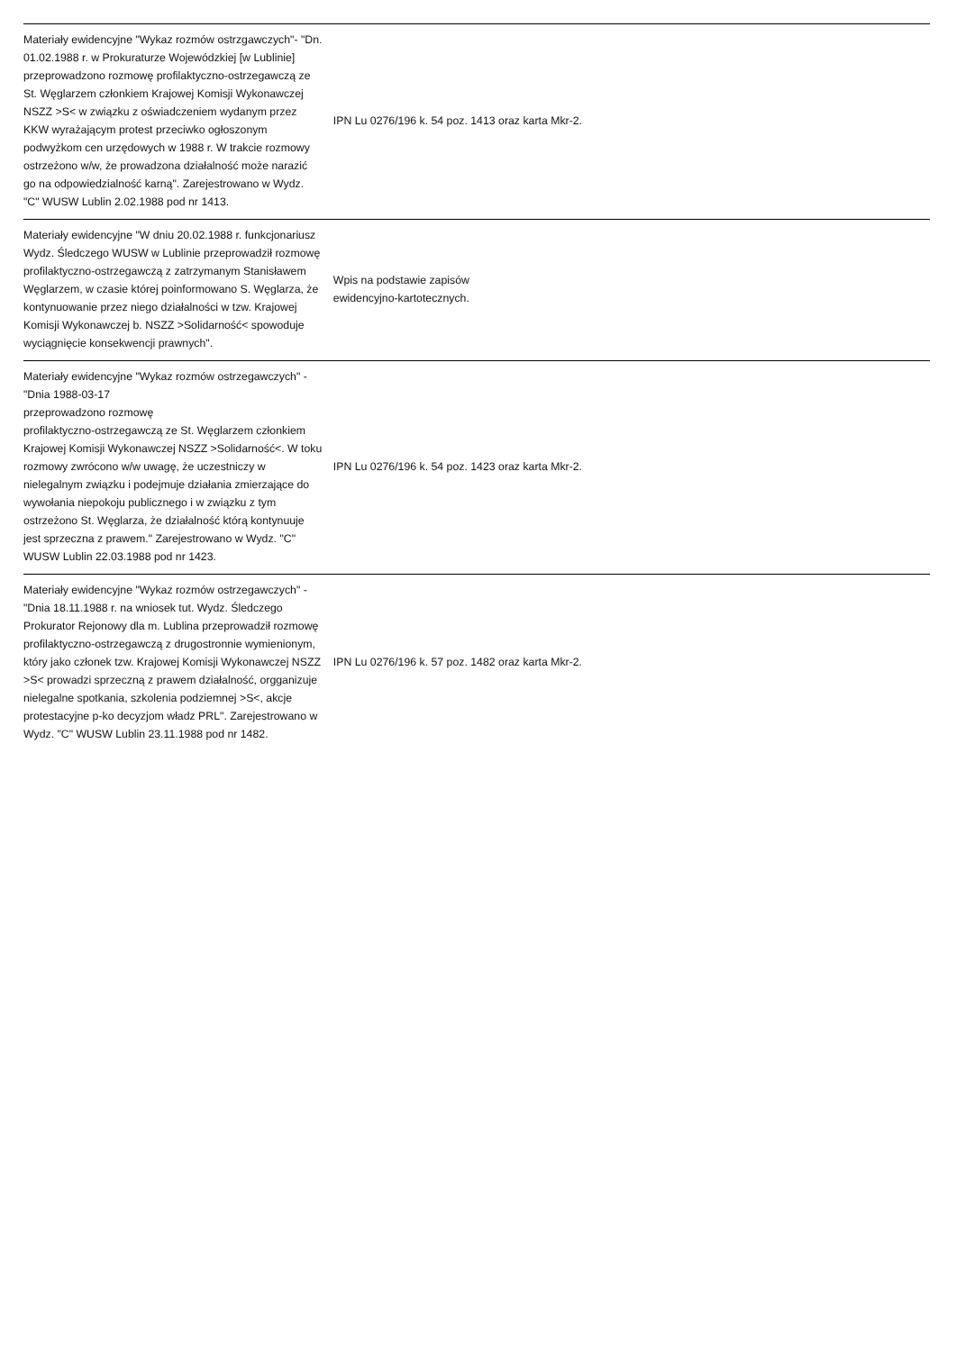| Materiały ewidencyjne "Wykaz rozmów ostrzgawczych"- "Dn. 01.02.1988 r. w Prokuraturze Wojewódzkiej [w Lublinie] przeprowadzono rozmowę profilaktyczno-ostrzegawczą ze St. Węglarzem członkiem Krajowej Komisji Wykonawczej NSZZ >S< w związku z oświadczeniem wydanym przez KKW wyrażającym protest przeciwko ogłoszonym podwyżkom cen urzędowych w 1988 r. W trakcie rozmowy ostrzeżono w/w, że prowadzona działalność może narazić go na odpowiedzialność karną". Zarejestrowano w Wydz. "C" WUSW Lublin 2.02.1988 pod nr 1413. | IPN Lu 0276/196 k. 54 poz. 1413 oraz karta Mkr-2. | |
| Materiały ewidencyjne "W dniu 20.02.1988 r. funkcjonariusz Wydz. Śledczego WUSW w Lublinie przeprowadził rozmowę profilaktyczno-ostrzegawczą z zatrzymanym Stanisławem Węglarzem, w czasie której poinformowano S. Węglarza, że kontynuowanie przez niego działalności w tzw. Krajowej Komisji Wykonawczej b. NSZZ >Solidarność< spowoduje wyciągnięcie konsekwencji prawnych". | Wpis na podstawie zapisów ewidencyjno-kartotecznych. | |
| Materiały ewidencyjne "Wykaz rozmów ostrzegawczych" - "Dnia 1988-03-17 przeprowadzono rozmowę profilaktyczno-ostrzegawczą ze St. Węglarzem członkiem Krajowej Komisji Wykonawczej NSZZ >Solidarność<. W toku rozmowy zwrócono w/w uwagę, że uczestniczy w nielegalnym związku i podejmuje działania zmierzające do wywołania niepokoju publicznego i w związku z tym ostrzeżono St. Węglarza, że działalność którą kontynuuje jest sprzeczna z prawem." Zarejestrowano w Wydz. "C" WUSW Lublin 22.03.1988 pod nr 1423. | IPN Lu 0276/196 k. 54 poz. 1423 oraz karta Mkr-2. | |
| Materiały ewidencyjne "Wykaz rozmów ostrzegawczych" - "Dnia 18.11.1988 r. na wniosek tut. Wydz. Śledczego Prokurator Rejonowy dla m. Lublina przeprowadził rozmowę profilaktyczno-ostrzegawczą z drugostronnie wymienionym, który jako członek tzw. Krajowej Komisji Wykonawczej NSZZ >S< prowadzi sprzeczną z prawem działalność, orgganizuje nielegalne spotkania, szkolenia podziemnej >S<, akcje protestacyjne p-ko decyzjom władz PRL". Zarejestrowano w Wydz. "C" WUSW Lublin 23.11.1988 pod nr 1482. | IPN Lu 0276/196 k. 57 poz. 1482 oraz karta Mkr-2. | |